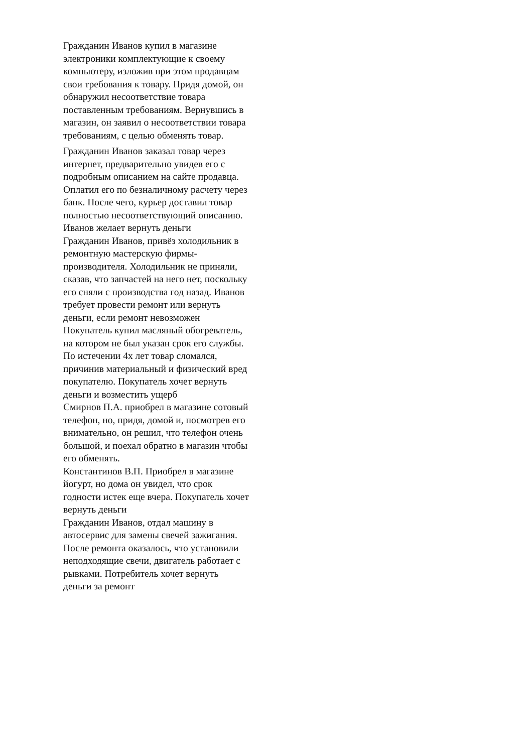Гражданин Иванов купил в магазине электроники комплектующие к своему компьютеру, изложив при этом продавцам свои требования к товару. Придя домой, он обнаружил несоответствие товара поставленным требованиям. Вернувшись в магазин, он заявил о несоответствии товара требованиям, с целью обменять товар.
Гражданин Иванов заказал товар через интернет, предварительно увидев его с подробным описанием на сайте продавца. Оплатил его по безналичному расчету через банк. После чего, курьер доставил товар полностью несоответствующий описанию. Иванов желает вернуть деньги
Гражданин Иванов, привёз холодильник в ремонтную мастерскую фирмы-производителя. Холодильник не приняли, сказав, что запчастей на него нет, поскольку его сняли с производства год назад. Иванов требует провести ремонт или вернуть деньги, если ремонт невозможен
Покупатель купил масляный обогреватель, на котором не был указан срок его службы. По истечении 4х лет товар сломался, причинив материальный и физический вред покупателю. Покупатель хочет вернуть деньги и возместить ущерб
Смирнов П.А. приобрел в магазине сотовый телефон, но, придя, домой и, посмотрев его внимательно, он решил, что телефон очень большой, и поехал обратно в магазин чтобы его обменять.
Константинов В.П. Приобрел в магазине йогурт, но дома он увидел, что срок годности истек еще вчера. Покупатель хочет вернуть деньги
Гражданин Иванов, отдал машину в автосервис для замены свечей зажигания. После ремонта оказалось, что установили неподходящие свечи, двигатель работает с рывками. Потребитель хочет вернуть деньги за ремонт